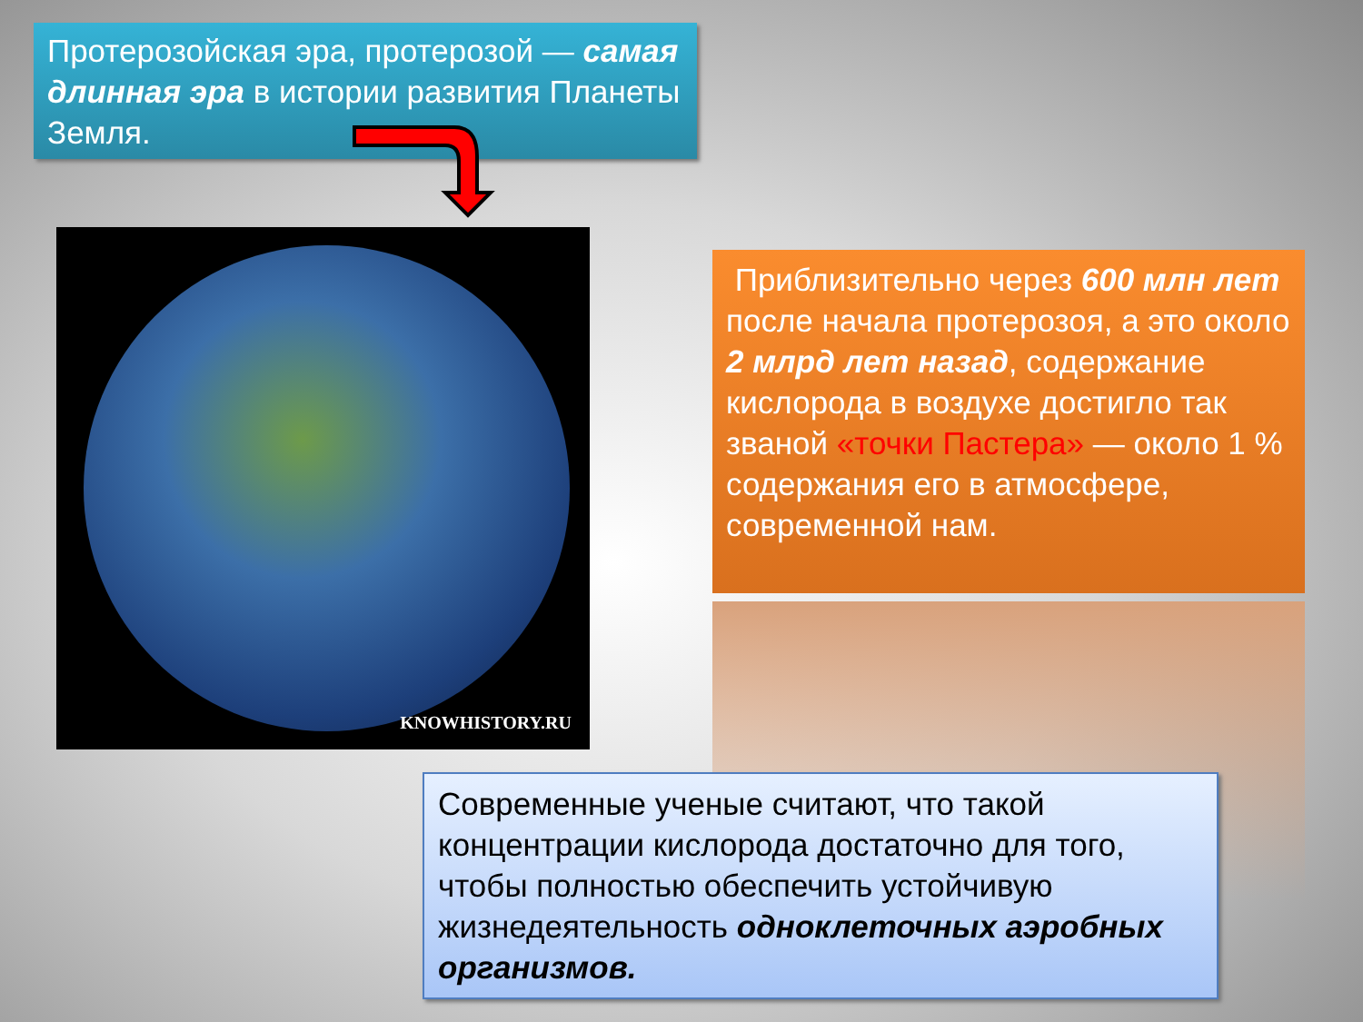Протерозойская эра, протерозой — самая длинная эра в истории развития Планеты Земля.
KNOWHISTORY.RU
Приблизительно через 600 млн лет после начала протерозоя, а это около 2 млрд лет назад, содержание кислорода в воздухе достигло так званой «точки Пастера» — около 1 % содержания его в атмосфере, современной нам.
Современные ученые считают, что такой концентрации кислорода достаточно для того, чтобы полностью обеспечить устойчивую жизнедеятельность одноклеточных аэробных организмов.